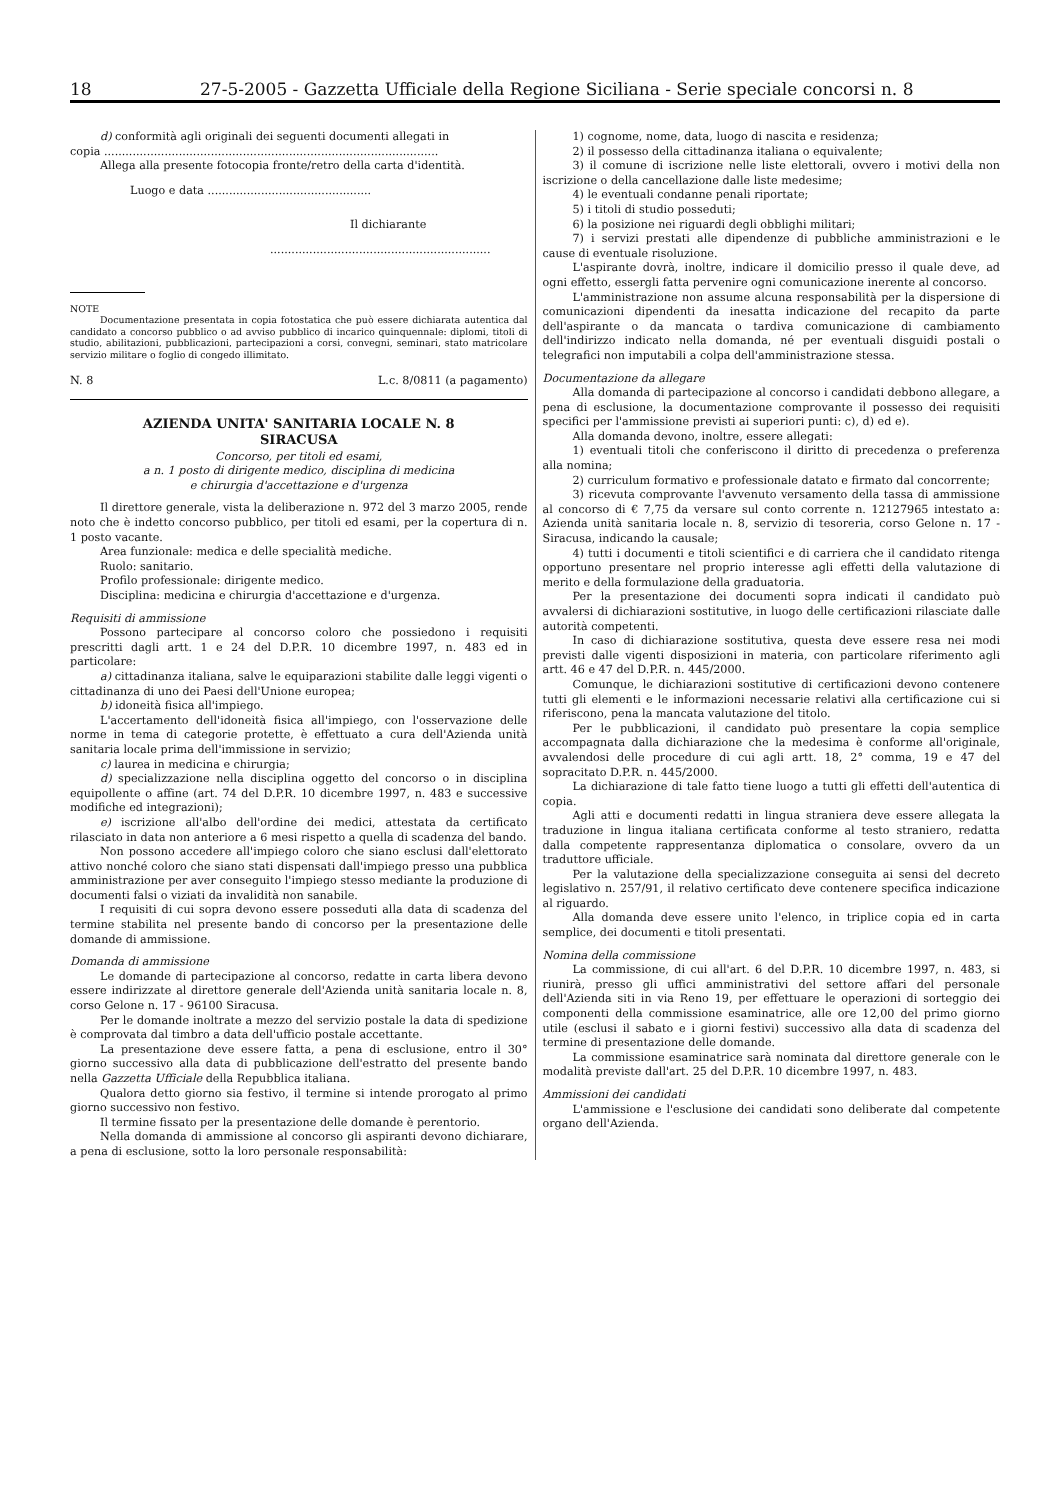18 27-5-2005 - Gazzetta Ufficiale della Regione Siciliana - Serie speciale concorsi n. 8
d) conformità agli originali dei seguenti documenti allegati in
copia ..............................................................................................
Allega alla presente fotocopia fronte/retro della carta d'identità.
Luogo e data ..............................................
Il dichiarante
..............................................................
NOTE
Documentazione presentata in copia fotostatica che può essere dichiarata autentica dal candidato a concorso pubblico o ad avviso pubblico di incarico quinquennale: diplomi, titoli di studio, abilitazioni, pubblicazioni, partecipazioni a corsi, convegni, seminari, stato matricolare servizio militare o foglio di congedo illimitato.
N. 8 L.c. 8/0811 (a pagamento)
AZIENDA UNITA' SANITARIA LOCALE N. 8
SIRACUSA
Concorso, per titoli ed esami,
a n. 1 posto di dirigente medico, disciplina di medicina
e chirurgia d'accettazione e d'urgenza
Il direttore generale, vista la deliberazione n. 972 del 3 marzo 2005, rende noto che è indetto concorso pubblico, per titoli ed esami, per la copertura di n. 1 posto vacante.
Area funzionale: medica e delle specialità mediche.
Ruolo: sanitario.
Profilo professionale: dirigente medico.
Disciplina: medicina e chirurgia d'accettazione e d'urgenza.
Requisiti di ammissione
Possono partecipare al concorso coloro che possiedono i requisiti prescritti dagli artt. 1 e 24 del D.P.R. 10 dicembre 1997, n. 483 ed in particolare:
a) cittadinanza italiana, salve le equiparazioni stabilite dalle leggi vigenti o cittadinanza di uno dei Paesi dell'Unione europea;
b) idoneità fisica all'impiego.
L'accertamento dell'idoneità fisica all'impiego, con l'osservazione delle norme in tema di categorie protette, è effettuato a cura dell'Azienda unità sanitaria locale prima dell'immissione in servizio;
c) laurea in medicina e chirurgia;
d) specializzazione nella disciplina oggetto del concorso o in disciplina equipollente o affine (art. 74 del D.P.R. 10 dicembre 1997, n. 483 e successive modifiche ed integrazioni);
e) iscrizione all'albo dell'ordine dei medici, attestata da certificato rilasciato in data non anteriore a 6 mesi rispetto a quella di scadenza del bando.
Non possono accedere all'impiego coloro che siano esclusi dall'elettorato attivo nonché coloro che siano stati dispensati dall'impiego presso una pubblica amministrazione per aver conseguito l'impiego stesso mediante la produzione di documenti falsi o viziati da invalidità non sanabile.
I requisiti di cui sopra devono essere posseduti alla data di scadenza del termine stabilita nel presente bando di concorso per la presentazione delle domande di ammissione.
Domanda di ammissione
Le domande di partecipazione al concorso, redatte in carta libera devono essere indirizzate al direttore generale dell'Azienda unità sanitaria locale n. 8, corso Gelone n. 17 - 96100 Siracusa.
Per le domande inoltrate a mezzo del servizio postale la data di spedizione è comprovata dal timbro a data dell'ufficio postale accettante.
La presentazione deve essere fatta, a pena di esclusione, entro il 30° giorno successivo alla data di pubblicazione dell'estratto del presente bando nella Gazzetta Ufficiale della Repubblica italiana.
Qualora detto giorno sia festivo, il termine si intende prorogato al primo giorno successivo non festivo.
Il termine fissato per la presentazione delle domande è perentorio.
Nella domanda di ammissione al concorso gli aspiranti devono dichiarare, a pena di esclusione, sotto la loro personale responsabilità:
1) cognome, nome, data, luogo di nascita e residenza;
2) il possesso della cittadinanza italiana o equivalente;
3) il comune di iscrizione nelle liste elettorali, ovvero i motivi della non iscrizione o della cancellazione dalle liste medesime;
4) le eventuali condanne penali riportate;
5) i titoli di studio posseduti;
6) la posizione nei riguardi degli obblighi militari;
7) i servizi prestati alle dipendenze di pubbliche amministrazioni e le cause di eventuale risoluzione.
L'aspirante dovrà, inoltre, indicare il domicilio presso il quale deve, ad ogni effetto, essergli fatta pervenire ogni comunicazione inerente al concorso.
L'amministrazione non assume alcuna responsabilità per la dispersione di comunicazioni dipendenti da inesatta indicazione del recapito da parte dell'aspirante o da mancata o tardiva comunicazione di cambiamento dell'indirizzo indicato nella domanda, né per eventuali disguidi postali o telegrafici non imputabili a colpa dell'amministrazione stessa.
Documentazione da allegare
Alla domanda di partecipazione al concorso i candidati debbono allegare, a pena di esclusione, la documentazione comprovante il possesso dei requisiti specifici per l'ammissione previsti ai superiori punti: c), d) ed e).
Alla domanda devono, inoltre, essere allegati:
1) eventuali titoli che conferiscono il diritto di precedenza o preferenza alla nomina;
2) curriculum formativo e professionale datato e firmato dal concorrente;
3) ricevuta comprovante l'avvenuto versamento della tassa di ammissione al concorso di € 7,75 da versare sul conto corrente n. 12127965 intestato a: Azienda unità sanitaria locale n. 8, servizio di tesoreria, corso Gelone n. 17 - Siracusa, indicando la causale;
4) tutti i documenti e titoli scientifici e di carriera che il candidato ritenga opportuno presentare nel proprio interesse agli effetti della valutazione di merito e della formulazione della graduatoria.
Per la presentazione dei documenti sopra indicati il candidato può avvalersi di dichiarazioni sostitutive, in luogo delle certificazioni rilasciate dalle autorità competenti.
In caso di dichiarazione sostitutiva, questa deve essere resa nei modi previsti dalle vigenti disposizioni in materia, con particolare riferimento agli artt. 46 e 47 del D.P.R. n. 445/2000.
Comunque, le dichiarazioni sostitutive di certificazioni devono contenere tutti gli elementi e le informazioni necessarie relativi alla certificazione cui si riferiscono, pena la mancata valutazione del titolo.
Per le pubblicazioni, il candidato può presentare la copia semplice accompagnata dalla dichiarazione che la medesima è conforme all'originale, avvalendosi delle procedure di cui agli artt. 18, 2° comma, 19 e 47 del sopracitato D.P.R. n. 445/2000.
La dichiarazione di tale fatto tiene luogo a tutti gli effetti dell'autentica di copia.
Agli atti e documenti redatti in lingua straniera deve essere allegata la traduzione in lingua italiana certificata conforme al testo straniero, redatta dalla competente rappresentanza diplomatica o consolare, ovvero da un traduttore ufficiale.
Per la valutazione della specializzazione conseguita ai sensi del decreto legislativo n. 257/91, il relativo certificato deve contenere specifica indicazione al riguardo.
Alla domanda deve essere unito l'elenco, in triplice copia ed in carta semplice, dei documenti e titoli presentati.
Nomina della commissione
La commissione, di cui all'art. 6 del D.P.R. 10 dicembre 1997, n. 483, si riunirà, presso gli uffici amministrativi del settore affari del personale dell'Azienda siti in via Reno 19, per effettuare le operazioni di sorteggio dei componenti della commissione esaminatrice, alle ore 12,00 del primo giorno utile (esclusi il sabato e i giorni festivi) successivo alla data di scadenza del termine di presentazione delle domande.
La commissione esaminatrice sarà nominata dal direttore generale con le modalità previste dall'art. 25 del D.P.R. 10 dicembre 1997, n. 483.
Ammissioni dei candidati
L'ammissione e l'esclusione dei candidati sono deliberate dal competente organo dell'Azienda.